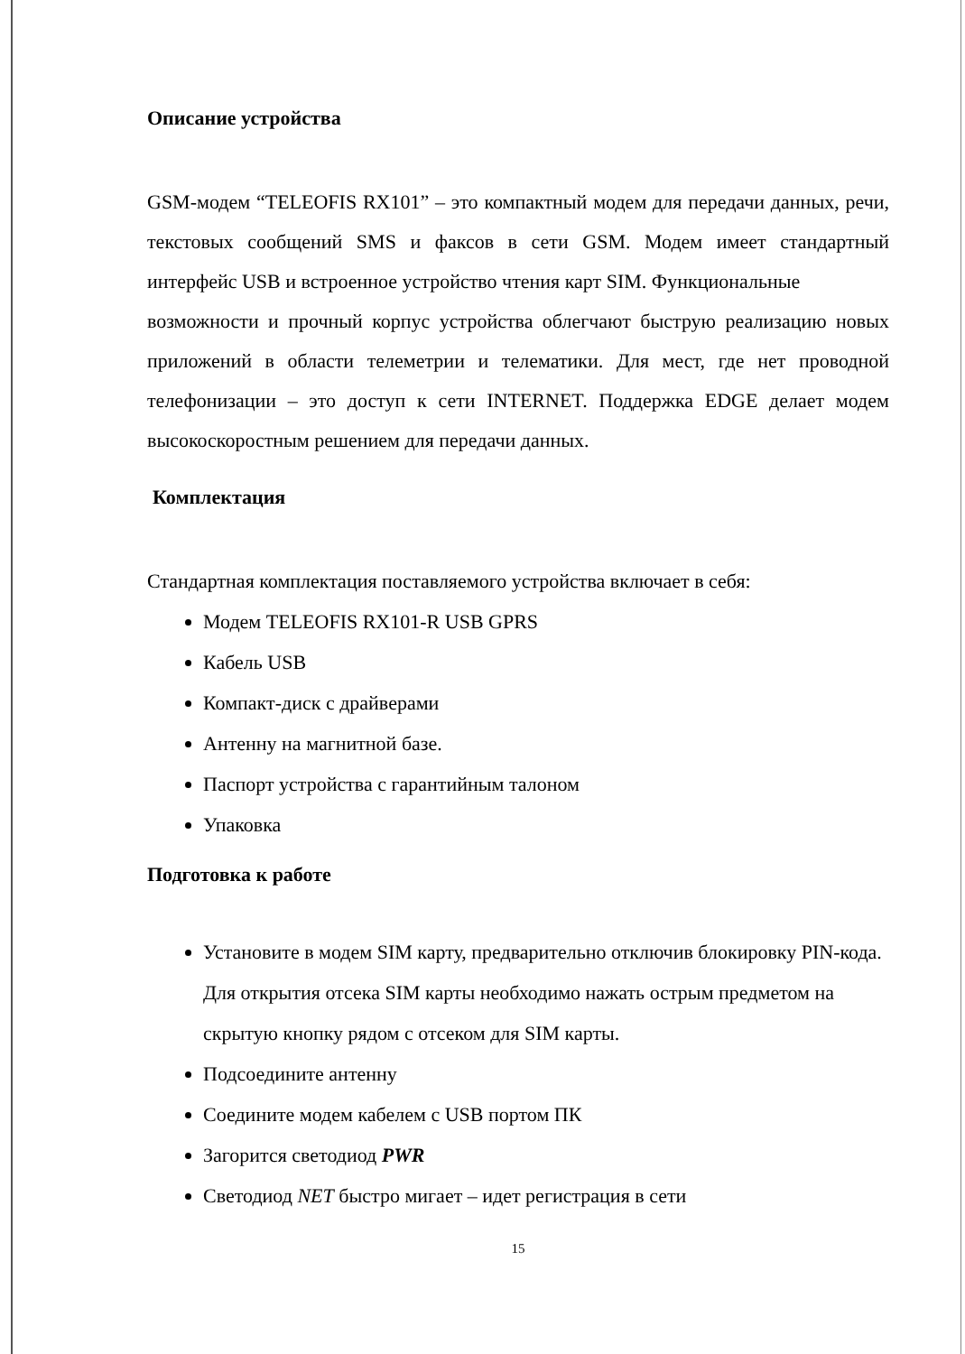Описание устройства
GSM-модем “TELEOFIS RX101” – это компактный модем для передачи данных, речи, текстовых сообщений SMS и факсов в сети GSM. Модем имеет стандартный интерфейс USB и встроенное устройство чтения карт SIM. Функциональные
возможности и прочный корпус устройства облегчают быструю реализацию новых приложений в области телеметрии и телематики. Для мест, где нет проводной телефонизации – это доступ к сети INTERNET. Поддержка EDGE делает модем высокоскоростным решением для передачи данных.
Комплектация
Стандартная комплектация поставляемого устройства включает в себя:
Модем TELEOFIS RX101-R USB GPRS
Кабель USB
Компакт-диск с драйверами
Антенну на магнитной базе.
Паспорт устройства с гарантийным талоном
Упаковка
Подготовка к работе
Установите в модем SIM карту, предварительно отключив блокировку PIN-кода. Для открытия отсека SIM карты необходимо нажать острым предметом на скрытую кнопку рядом с отсеком для SIM карты.
Подсоедините антенну
Соедините модем кабелем с USB портом ПК
Загорится светодиод PWR
Светодиод NET быстро мигает – идет регистрация в сети
15